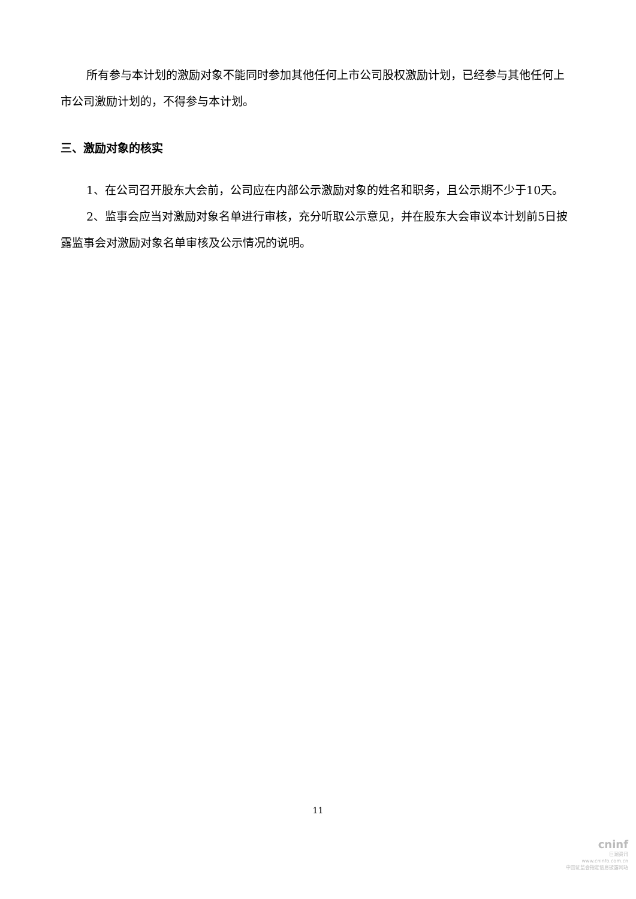所有参与本计划的激励对象不能同时参加其他任何上市公司股权激励计划，已经参与其他任何上市公司激励计划的，不得参与本计划。
三、激励对象的核实
1、在公司召开股东大会前，公司应在内部公示激励对象的姓名和职务，且公示期不少于10天。
2、监事会应当对激励对象名单进行审核，充分听取公示意见，并在股东大会审议本计划前5日披露监事会对激励对象名单审核及公示情况的说明。
11
cninf
巨潮资讯
www.cninfo.com.cn
中国证监会指定信息披露网站